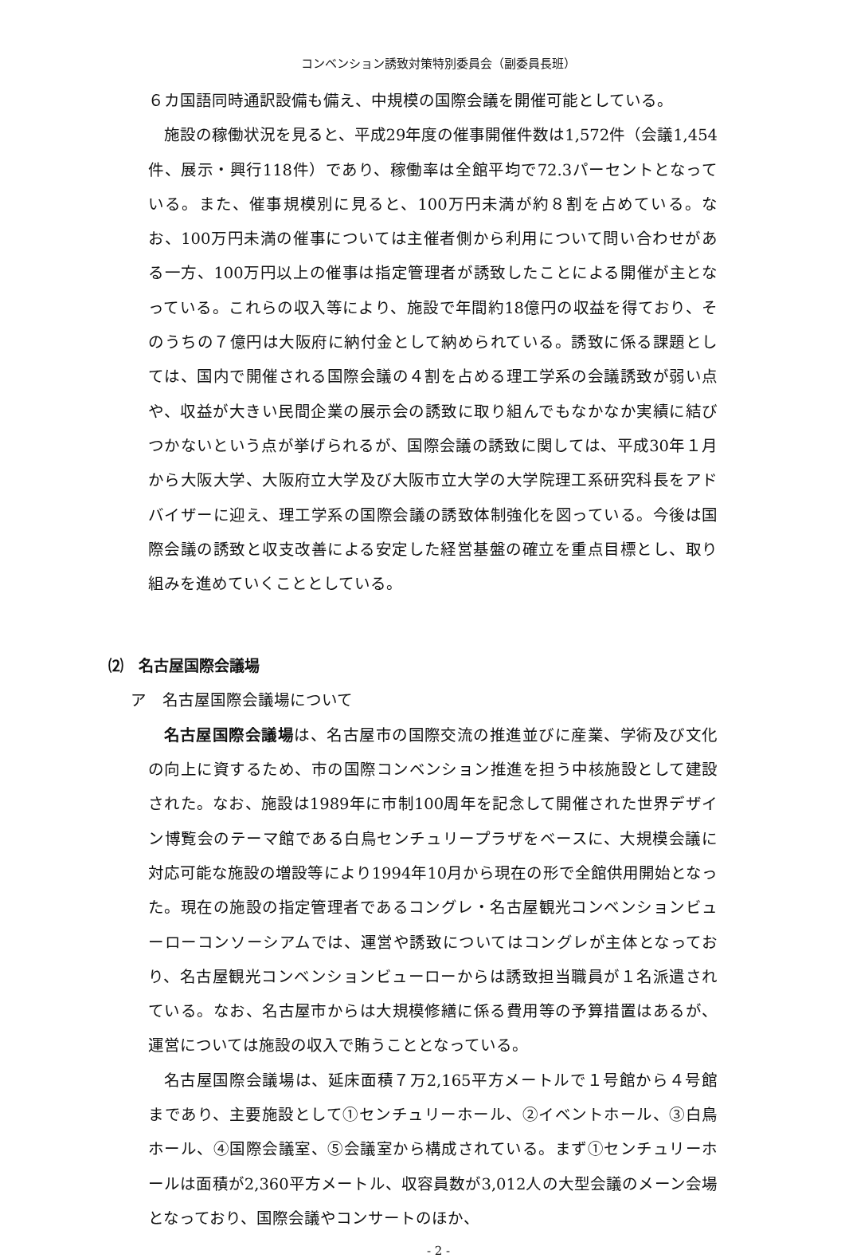コンベンション誘致対策特別委員会（副委員長班）
６カ国語同時通訳設備も備え、中規模の国際会議を開催可能としている。
施設の稼働状況を見ると、平成29年度の催事開催件数は1,572件（会議1,454件、展示・興行118件）であり、稼働率は全館平均で72.3パーセントとなっている。また、催事規模別に見ると、100万円未満が約８割を占めている。なお、100万円未満の催事については主催者側から利用について問い合わせがある一方、100万円以上の催事は指定管理者が誘致したことによる開催が主となっている。これらの収入等により、施設で年間約18億円の収益を得ており、そのうちの７億円は大阪府に納付金として納められている。誘致に係る課題としては、国内で開催される国際会議の４割を占める理工学系の会議誘致が弱い点や、収益が大きい民間企業の展示会の誘致に取り組んでもなかなか実績に結びつかないという点が挙げられるが、国際会議の誘致に関しては、平成30年１月から大阪大学、大阪府立大学及び大阪市立大学の大学院理工系研究科長をアドバイザーに迎え、理工学系の国際会議の誘致体制強化を図っている。今後は国際会議の誘致と収支改善による安定した経営基盤の確立を重点目標とし、取り組みを進めていくこととしている。
⑵　名古屋国際会議場
ア　名古屋国際会議場について
名古屋国際会議場は、名古屋市の国際交流の推進並びに産業、学術及び文化の向上に資するため、市の国際コンベンション推進を担う中核施設として建設された。なお、施設は1989年に市制100周年を記念して開催された世界デザイン博覧会のテーマ館である白鳥センチュリープラザをベースに、大規模会議に対応可能な施設の増設等により1994年10月から現在の形で全館供用開始となった。現在の施設の指定管理者であるコングレ・名古屋観光コンベンションビューローコンソーシアムでは、運営や誘致についてはコングレが主体となっており、名古屋観光コンベンションビューローからは誘致担当職員が１名派遣されている。なお、名古屋市からは大規模修繕に係る費用等の予算措置はあるが、運営については施設の収入で賄うこととなっている。
名古屋国際会議場は、延床面積７万2,165平方メートルで１号館から４号館まであり、主要施設として①センチュリーホール、②イベントホール、③白鳥ホール、④国際会議室、⑤会議室から構成されている。まず①センチュリーホールは面積が2,360平方メートル、収容員数が3,012人の大型会議のメーン会場となっており、国際会議やコンサートのほか、
- 2 -